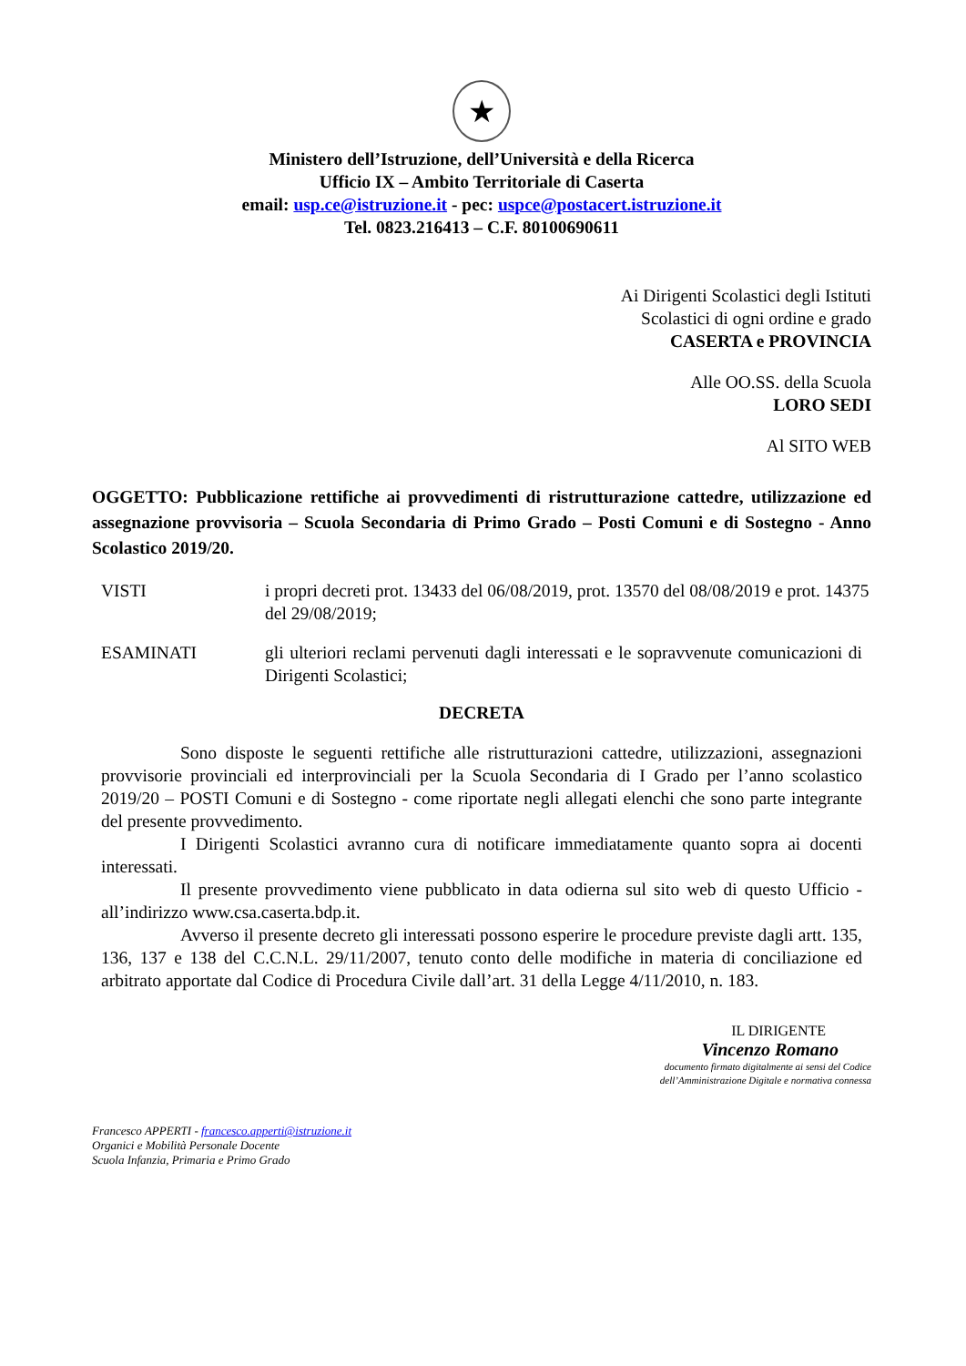★
Ministero dell’Istruzione, dell’Università e della Ricerca
Ufficio IX – Ambito Territoriale di Caserta
email: usp.ce@istruzione.it - pec: uspce@postacert.istruzione.it
Tel. 0823.216413 – C.F. 80100690611
Ai Dirigenti Scolastici degli Istituti
Scolastici di ogni ordine e grado
CASERTA e PROVINCIA
Alle OO.SS. della Scuola
LORO SEDI
Al SITO WEB
OGGETTO: Pubblicazione rettifiche ai provvedimenti di ristrutturazione cattedre, utilizzazione ed assegnazione provvisoria – Scuola Secondaria di Primo Grado – Posti Comuni e di Sostegno - Anno Scolastico 2019/20.
VISTI i propri decreti prot. 13433 del 06/08/2019, prot. 13570 del 08/08/2019 e prot. 14375 del 29/08/2019;
ESAMINATI gli ulteriori reclami pervenuti dagli interessati e le sopravvenute comunicazioni di Dirigenti Scolastici;
DECRETA
Sono disposte le seguenti rettifiche alle ristrutturazioni cattedre, utilizzazioni, assegnazioni provvisorie provinciali ed interprovinciali per la Scuola Secondaria di I Grado per l’anno scolastico 2019/20 – POSTI Comuni e di Sostegno - come riportate negli allegati elenchi che sono parte integrante del presente provvedimento.
I Dirigenti Scolastici avranno cura di notificare immediatamente quanto sopra ai docenti interessati.
Il presente provvedimento viene pubblicato in data odierna sul sito web di questo Ufficio - all’indirizzo www.csa.caserta.bdp.it.
Avverso il presente decreto gli interessati possono esperire le procedure previste dagli artt. 135, 136, 137 e 138 del C.C.N.L. 29/11/2007, tenuto conto delle modifiche in materia di conciliazione ed arbitrato apportate dal Codice di Procedura Civile dall’art. 31 della Legge 4/11/2010, n. 183.
IL DIRIGENTE
Vincenzo Romano
documento firmato digitalmente ai sensi del Codice
dell’Amministrazione Digitale e normativa connessa
Francesco APPERTI - francesco.apperti@istruzione.it
Organici e Mobilità Personale Docente
Scuola Infanzia, Primaria e Primo Grado